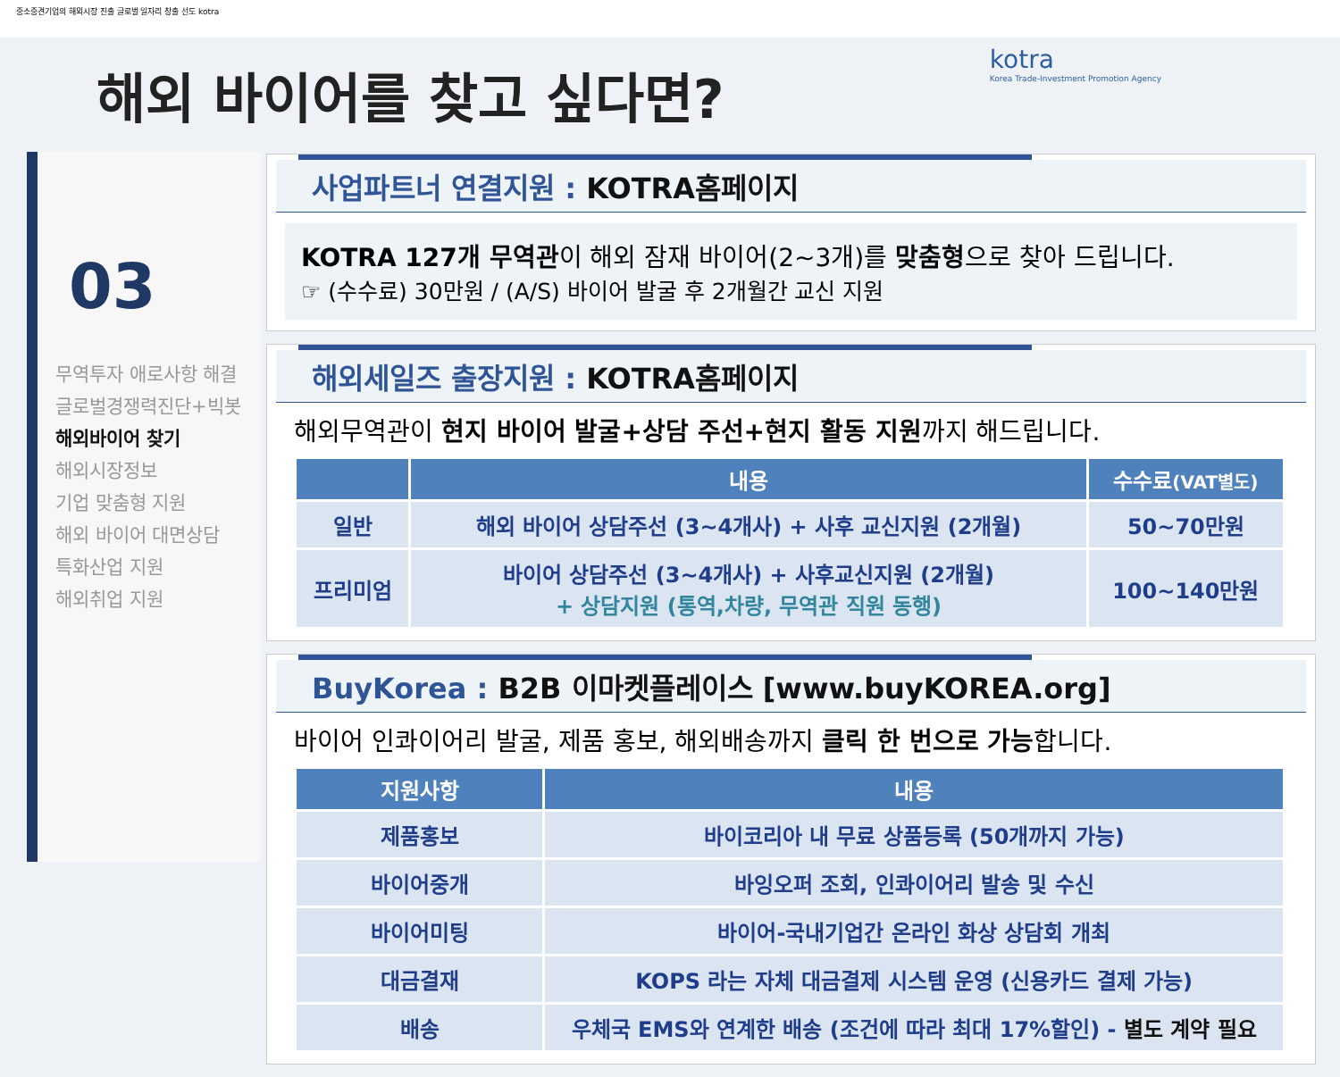중소중견기업의 해외시장 진출 글로벌 일자리 창출 선도 kotra
kotra
Korea Trade-Investment Promotion Agency
해외 바이어를 찾고 싶다면?
03
무역투자 애로사항 해결
글로벌경쟁력진단+빅봇
해외바이어 찾기
해외시장정보
기업 맞춤형 지원
해외 바이어 대면상담
특화산업 지원
해외취업 지원
사업파트너 연결지원 : KOTRA홈페이지
KOTRA 127개 무역관이 해외 잠재 바이어(2~3개)를 맞춤형으로 찾아 드립니다.
☞ (수수료) 30만원 / (A/S) 바이어 발굴 후 2개월간 교신 지원
해외세일즈 출장지원 : KOTRA홈페이지
해외무역관이 현지 바이어 발굴+상담 주선+현지 활동 지원까지 해드립니다.
| | 내용 | 수수료 (VAT별도) |
| --- | --- | --- |
| 일반 | 해외 바이어 상담주선 (3~4개사) + 사후 교신지원 (2개월) | 50~70만원 |
| 프리미엄 | 바이어 상담주선 (3~4개사) + 사후교신지원 (2개월) + 상담지원 (통역,차량, 무역관 직원 동행) | 100~140만원 |
BuyKorea : B2B 이마켓플레이스 [www.buyKOREA.org]
바이어 인콰이어리 발굴, 제품 홍보, 해외배송까지 클릭 한 번으로 가능합니다.
| 지원사항 | 내용 |
| --- | --- |
| 제품홍보 | 바이코리아 내 무료 상품등록 (50개까지 가능) |
| 바이어중개 | 바잉오퍼 조회, 인콰이어리 발송 및 수신 |
| 바이어미팅 | 바이어-국내기업간 온라인 화상 상담회 개최 |
| 대금결재 | KOPS 라는 자체 대금결제 시스템 운영 (신용카드 결제 가능) |
| 배송 | 우체국 EMS와 연계한 배송 (조건에 따라 최대 17%할인) - 별도 계약 필요 |